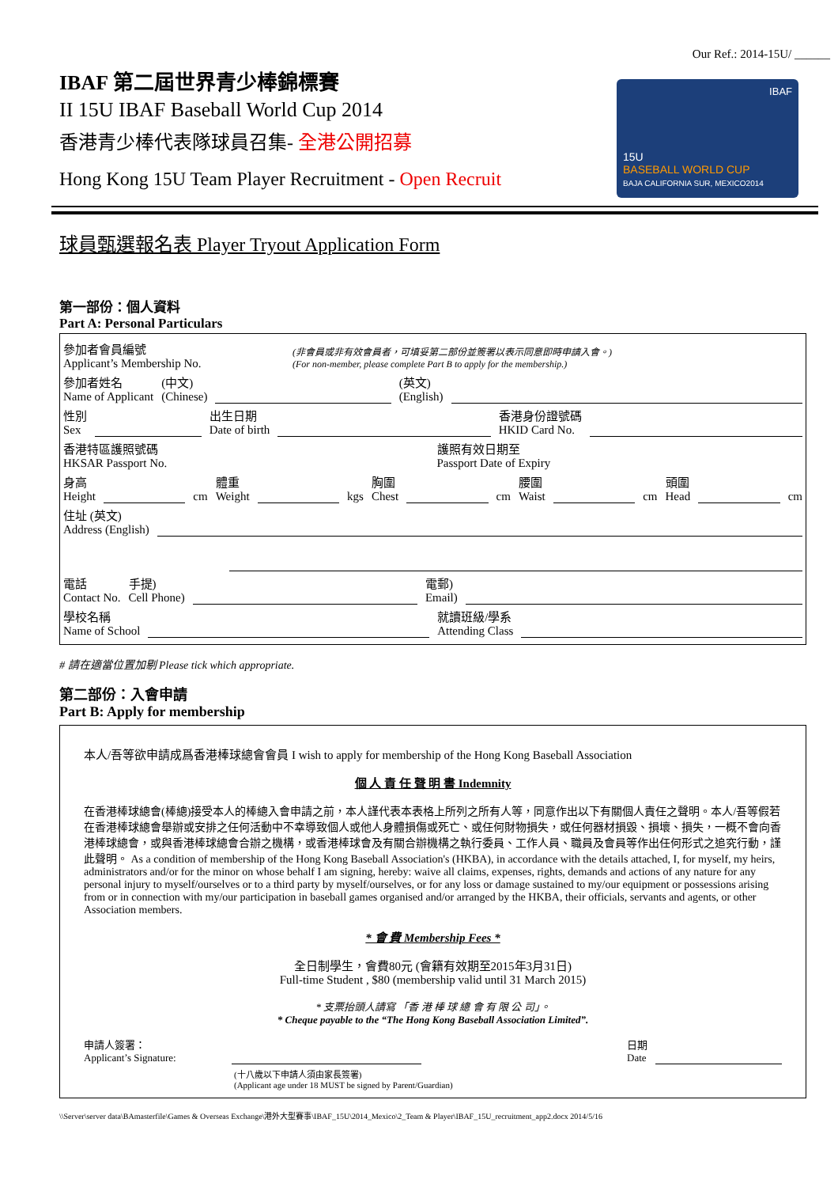Our Ref.: 2014-15U/ ______
15U
BASEBALL WORLD CUP
BAJA CALIFORNIA SUR, MEXICO2014
IBAF
IBAF 第二屆世界青少棒錦標賽
II 15U IBAF Baseball World Cup 2014
香港青少棒代表隊球員召集- 全港公開招募
Hong Kong 15U Team Player Recruitment - Open Recruit
球員甄選報名表 Player Tryout Application Form
第一部份：個人資料
Part A: Personal Particulars
參加者會員編號
Applicant’s Membership No.
(非會員或非有效會員者，可填妥第二部份並簽署以表示同意即時申請入會。)
(For non-member, please complete Part B to apply for the membership.)
參加者姓名
Name of Applicant
(中文)
(Chinese)
(英文)
(English)
性別
Sex
出生日期
Date of birth
香港身份證號碼
HKID Card No.
香港特區護照號碼
HKSAR Passport No.
護照有效日期至
Passport Date of Expiry
身高
Height
cm
體重
Weight
kgs
胸圍
Chest
cm
腰圍
Waist
cm
頭圍
Head
cm
住址 (英文)
Address (English)
電話
Contact No.
手提)
Cell Phone)
電郵)
Email)
學校名稱
Name of School
就讀班級/學系
Attending Class
# 請在適當位置加剔 Please tick which appropriate.
第二部份：入會申請
Part B: Apply for membership
本人/吾等欲申請成爲香港棒球總會會員 I wish to apply for membership of the Hong Kong Baseball Association
個 人 責 任 聲 明 書 Indemnity
在香港棒球總會(棒總)接受本人的棒總入會申請之前，本人謹代表本表格上所列之所有人等，同意作出以下有關個人責任之聲明。本人/吾等假若在香港棒球總會舉辦或安排之任何活動中不幸導致個人或他人身體損傷或死亡、或任何財物損失，或任何器材損毀、損壞、損失，一概不會向香港棒球總會，或與香港棒球總會合辦之機構，或香港棒球會及有關合辦機構之執行委員、工作人員、職員及會員等作出任何形式之追究行動，謹此聲明。 As a condition of membership of the Hong Kong Baseball Association's (HKBA), in accordance with the details attached, I, for myself, my heirs, administrators and/or for the minor on whose behalf I am signing, hereby: waive all claims, expenses, rights, demands and actions of any nature for any personal injury to myself/ourselves or to a third party by myself/ourselves, or for any loss or damage sustained to my/our equipment or possessions arising from or in connection with my/our participation in baseball games organised and/or arranged by the HKBA, their officials, servants and agents, or other Association members.
* 會 費 Membership Fees *
全日制學生，會費80元 (會籍有效期至2015年3月31日)
Full-time Student , $80 (membership valid until 31 March 2015)
* 支票抬頭人請寫 「香 港 棒 球 總 會 有 限 公 司」。
* Cheque payable to the “The Hong Kong Baseball Association Limited”.
申請人簽署：
Applicant’s Signature:
日期
Date
(十八歲以下申請人須由家長簽署)
(Applicant age under 18 MUST be signed by Parent/Guardian)
\\Server\server data\BAmasterfile\Games & Overseas Exchange\港外大型賽事\IBAF_15U\2014_Mexico\2_Team & Player\IBAF_15U_recruitment_app2.docx 2014/5/16